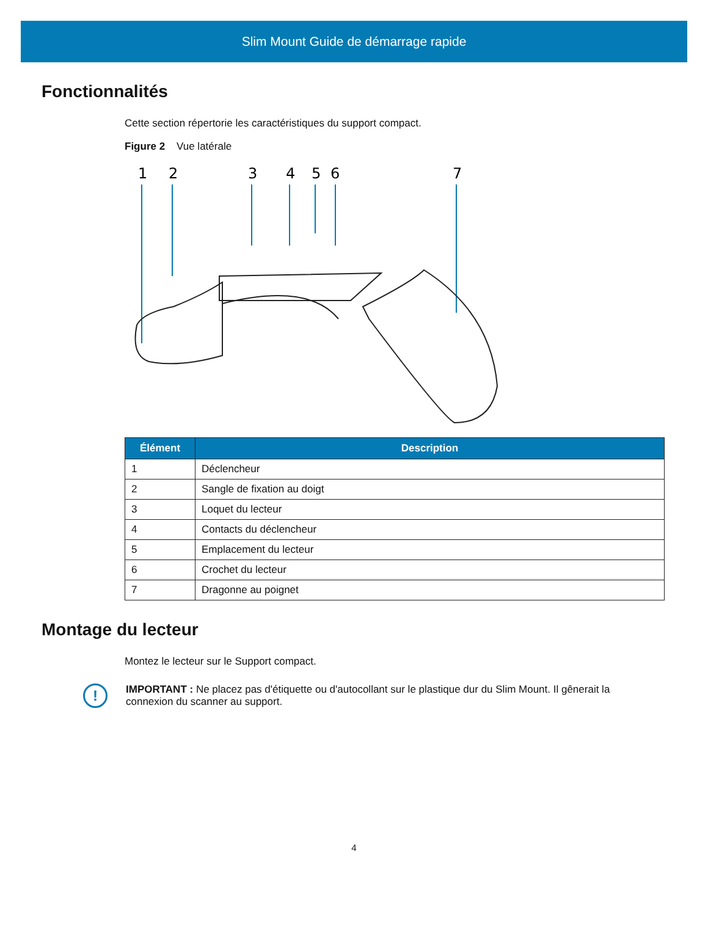Slim Mount Guide de démarrage rapide
Fonctionnalités
Cette section répertorie les caractéristiques du support compact.
Figure 2 Vue latérale
1
2
3
4
5
6
7
| Élément | Description |
| --- | --- |
| 1 | Déclencheur |
| 2 | Sangle de fixation au doigt |
| 3 | Loquet du lecteur |
| 4 | Contacts du déclencheur |
| 5 | Emplacement du lecteur |
| 6 | Crochet du lecteur |
| 7 | Dragonne au poignet |
Montage du lecteur
Montez le lecteur sur le Support compact.
!
IMPORTANT : Ne placez pas d'étiquette ou d'autocollant sur le plastique dur du Slim Mount. Il gênerait la connexion du scanner au support.
4